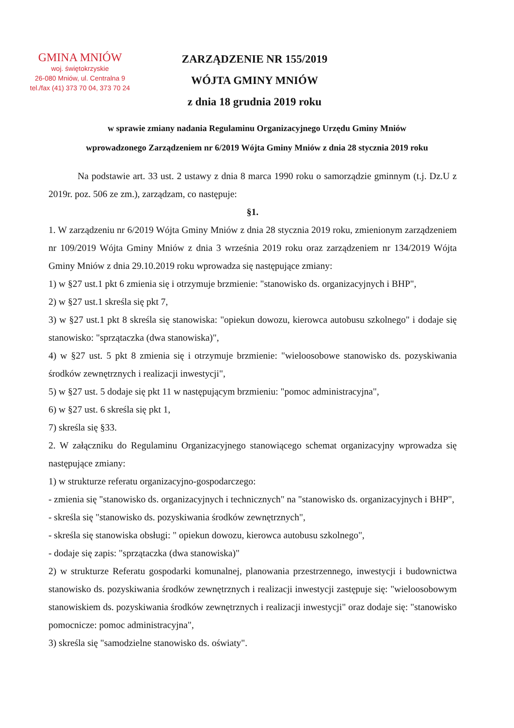GMINA MNIÓW
woj. świętokrzyskie
26-080 Mniów, ul. Centralna 9
tel./fax (41) 373 70 04, 373 70 24
ZARZĄDZENIE NR 155/2019
WÓJTA GMINY MNIÓW
z dnia 18 grudnia 2019 roku
w sprawie zmiany nadania Regulaminu Organizacyjnego Urzędu Gminy Mniów
wprowadzonego Zarządzeniem nr 6/2019 Wójta Gminy Mniów z dnia 28 stycznia 2019 roku
Na podstawie art. 33 ust. 2 ustawy z dnia 8 marca 1990 roku o samorządzie gminnym (t.j. Dz.U z 2019r. poz. 506 ze zm.), zarządzam, co następuje:
§1.
1. W zarządzeniu nr 6/2019 Wójta Gminy Mniów z dnia 28 stycznia 2019 roku, zmienionym zarządzeniem nr 109/2019 Wójta Gminy Mniów z dnia 3 września 2019 roku oraz zarządzeniem nr 134/2019 Wójta Gminy Mniów z dnia 29.10.2019 roku wprowadza się następujące zmiany:
1) w §27 ust.1 pkt 6 zmienia się i otrzymuje brzmienie: "stanowisko ds. organizacyjnych i BHP",
2) w §27 ust.1 skreśla się pkt 7,
3) w §27 ust.1 pkt 8 skreśla się stanowiska: "opiekun dowozu, kierowca autobusu szkolnego" i dodaje się stanowisko: "sprzątaczka (dwa stanowiska)",
4) w §27 ust. 5 pkt 8 zmienia się i otrzymuje brzmienie: "wieloosobowe stanowisko ds. pozyskiwania środków zewnętrznych i realizacji inwestycji",
5) w §27 ust. 5 dodaje się pkt 11 w następującym brzmieniu: "pomoc administracyjna",
6) w §27 ust. 6 skreśla się pkt 1,
7) skreśla się §33.
2. W załączniku do Regulaminu Organizacyjnego stanowiącego schemat organizacyjny wprowadza się następujące zmiany:
1) w strukturze referatu organizacyjno-gospodarczego:
- zmienia się "stanowisko ds. organizacyjnych i technicznych" na "stanowisko ds. organizacyjnych i BHP",
- skreśla się "stanowisko ds. pozyskiwania środków zewnętrznych",
- skreśla się stanowiska obsługi: " opiekun dowozu, kierowca autobusu szkolnego",
- dodaje się zapis: "sprzątaczka (dwa stanowiska)"
2) w strukturze Referatu gospodarki komunalnej, planowania przestrzennego, inwestycji i budownictwa stanowisko ds. pozyskiwania środków zewnętrznych i realizacji inwestycji zastępuje się: "wieloosobowym stanowiskiem ds. pozyskiwania środków zewnętrznych i realizacji inwestycji" oraz dodaje się: "stanowisko pomocnicze: pomoc administracyjna",
3) skreśla się "samodzielne stanowisko ds. oświaty".